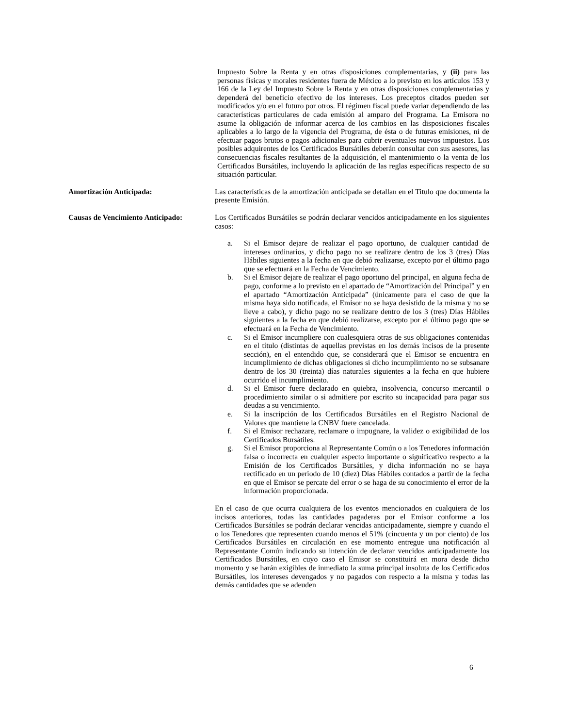Impuesto Sobre la Renta y en otras disposiciones complementarias, y (ii) para las personas físicas y morales residentes fuera de México a lo previsto en los artículos 153 y 166 de la Ley del Impuesto Sobre la Renta y en otras disposiciones complementarias y dependerá del beneficio efectivo de los intereses. Los preceptos citados pueden ser modificados y/o en el futuro por otros. El régimen fiscal puede variar dependiendo de las características particulares de cada emisión al amparo del Programa. La Emisora no asume la obligación de informar acerca de los cambios en las disposiciones fiscales aplicables a lo largo de la vigencia del Programa, de ésta o de futuras emisiones, ni de efectuar pagos brutos o pagos adicionales para cubrir eventuales nuevos impuestos. Los posibles adquirentes de los Certificados Bursátiles deberán consultar con sus asesores, las consecuencias fiscales resultantes de la adquisición, el mantenimiento o la venta de los Certificados Bursátiles, incluyendo la aplicación de las reglas específicas respecto de su situación particular.
Amortización Anticipada: Las características de la amortización anticipada se detallan en el Titulo que documenta la presente Emisión.
Causas de Vencimiento Anticipado:
Los Certificados Bursátiles se podrán declarar vencidos anticipadamente en los siguientes casos:
a. Si el Emisor dejare de realizar el pago oportuno, de cualquier cantidad de intereses ordinarios, y dicho pago no se realizare dentro de los 3 (tres) Días Hábiles siguientes a la fecha en que debió realizarse, excepto por el último pago que se efectuará en la Fecha de Vencimiento.
b. Si el Emisor dejare de realizar el pago oportuno del principal, en alguna fecha de pago, conforme a lo previsto en el apartado de “Amortización del Principal” y en el apartado “Amortización Anticipada” (únicamente para el caso de que la misma haya sido notificada, el Emisor no se haya desistido de la misma y no se lleve a cabo), y dicho pago no se realizare dentro de los 3 (tres) Días Hábiles siguientes a la fecha en que debió realizarse, excepto por el último pago que se efectuará en la Fecha de Vencimiento.
c. Si el Emisor incumpliere con cualesquiera otras de sus obligaciones contenidas en el título (distintas de aquellas previstas en los demás incisos de la presente sección), en el entendido que, se considerará que el Emisor se encuentra en incumplimiento de dichas obligaciones si dicho incumplimiento no se subsanare dentro de los 30 (treinta) días naturales siguientes a la fecha en que hubiere ocurrido el incumplimiento.
d. Si el Emisor fuere declarado en quiebra, insolvencia, concurso mercantil o procedimiento similar o si admitiere por escrito su incapacidad para pagar sus deudas a su vencimiento.
e. Si la inscripción de los Certificados Bursátiles en el Registro Nacional de Valores que mantiene la CNBV fuere cancelada.
f. Si el Emisor rechazare, reclamare o impugnare, la validez o exigibilidad de los Certificados Bursátiles.
g. Si el Emisor proporciona al Representante Común o a los Tenedores información falsa o incorrecta en cualquier aspecto importante o significativo respecto a la Emisión de los Certificados Bursátiles, y dicha información no se haya rectificado en un periodo de 10 (diez) Días Hábiles contados a partir de la fecha en que el Emisor se percate del error o se haga de su conocimiento el error de la información proporcionada.
En el caso de que ocurra cualquiera de los eventos mencionados en cualquiera de los incisos anteriores, todas las cantidades pagaderas por el Emisor conforme a los Certificados Bursátiles se podrán declarar vencidas anticipadamente, siempre y cuando el o los Tenedores que representen cuando menos el 51% (cincuenta y un por ciento) de los Certificados Bursátiles en circulación en ese momento entregue una notificación al Representante Común indicando su intención de declarar vencidos anticipadamente los Certificados Bursátiles, en cuyo caso el Emisor se constituirá en mora desde dicho momento y se harán exigibles de inmediato la suma principal insoluta de los Certificados Bursátiles, los intereses devengados y no pagados con respecto a la misma y todas las demás cantidades que se adeuden
6